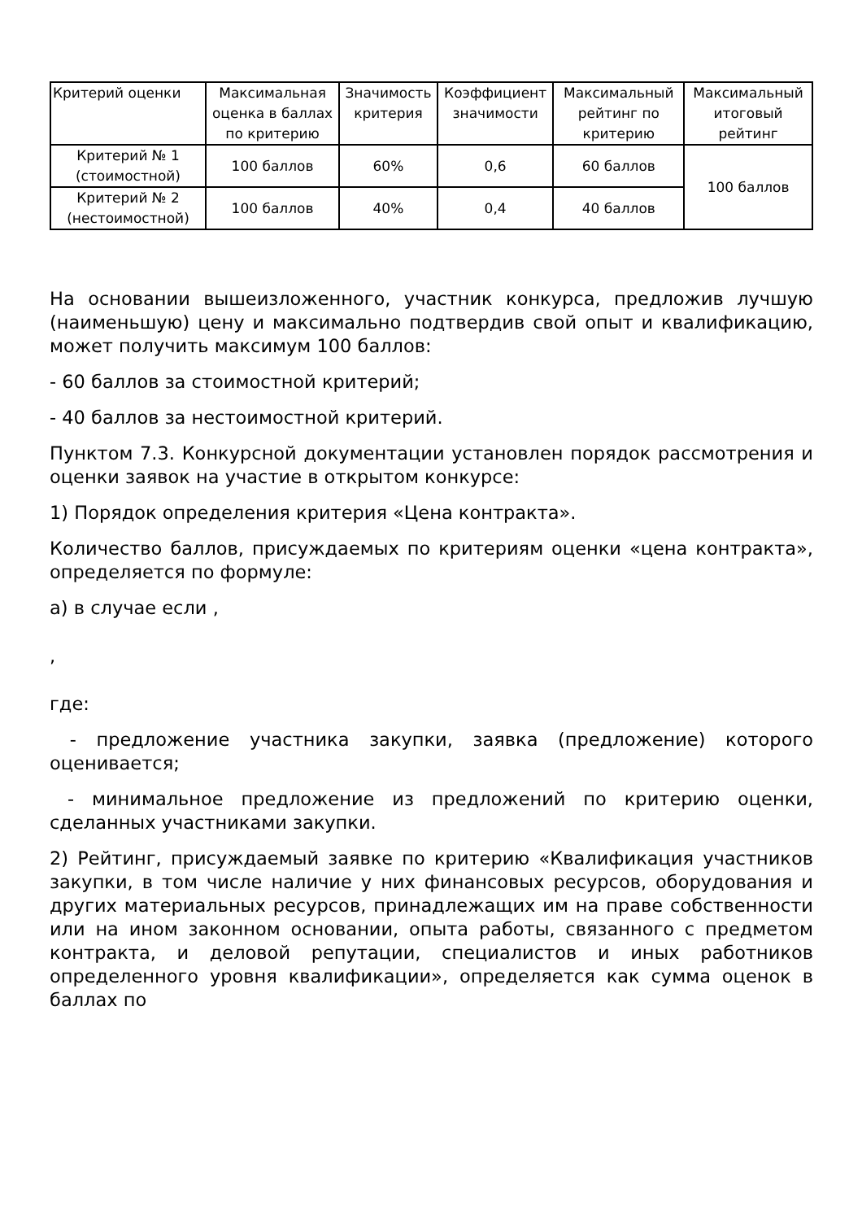| Критерий оценки | Максимальная оценка в баллах по критерию | Значимость критерия | Коэффициент значимости | Максимальный рейтинг по критерию | Максимальный итоговый рейтинг |
| --- | --- | --- | --- | --- | --- |
| Критерий № 1 (стоимостной) | 100 баллов | 60% | 0,6 | 60 баллов | 100 баллов |
| Критерий № 2 (нестоимостной) | 100 баллов | 40% | 0,4 | 40 баллов | |
На основании вышеизложенного, участник конкурса, предложив лучшую (наименьшую) цену и максимально подтвердив свой опыт и квалификацию, может получить максимум 100 баллов:
- 60 баллов за стоимостной критерий;
- 40 баллов за нестоимостной критерий.
Пунктом 7.3. Конкурсной документации установлен порядок рассмотрения и оценки заявок на участие в открытом конкурсе:
1) Порядок определения критерия «Цена контракта».
Количество баллов, присуждаемых по критериям оценки «цена контракта», определяется по формуле:
а) в случае если ,
,
где:
- предложение участника закупки, заявка (предложение) которого оценивается;
- минимальное предложение из предложений по критерию оценки, сделанных участниками закупки.
2) Рейтинг, присуждаемый заявке по критерию «Квалификация участников закупки, в том числе наличие у них финансовых ресурсов, оборудования и других материальных ресурсов, принадлежащих им на праве собственности или на ином законном основании, опыта работы, связанного с предметом контракта, и деловой репутации, специалистов и иных работников определенного уровня квалификации», определяется как сумма оценок в баллах по